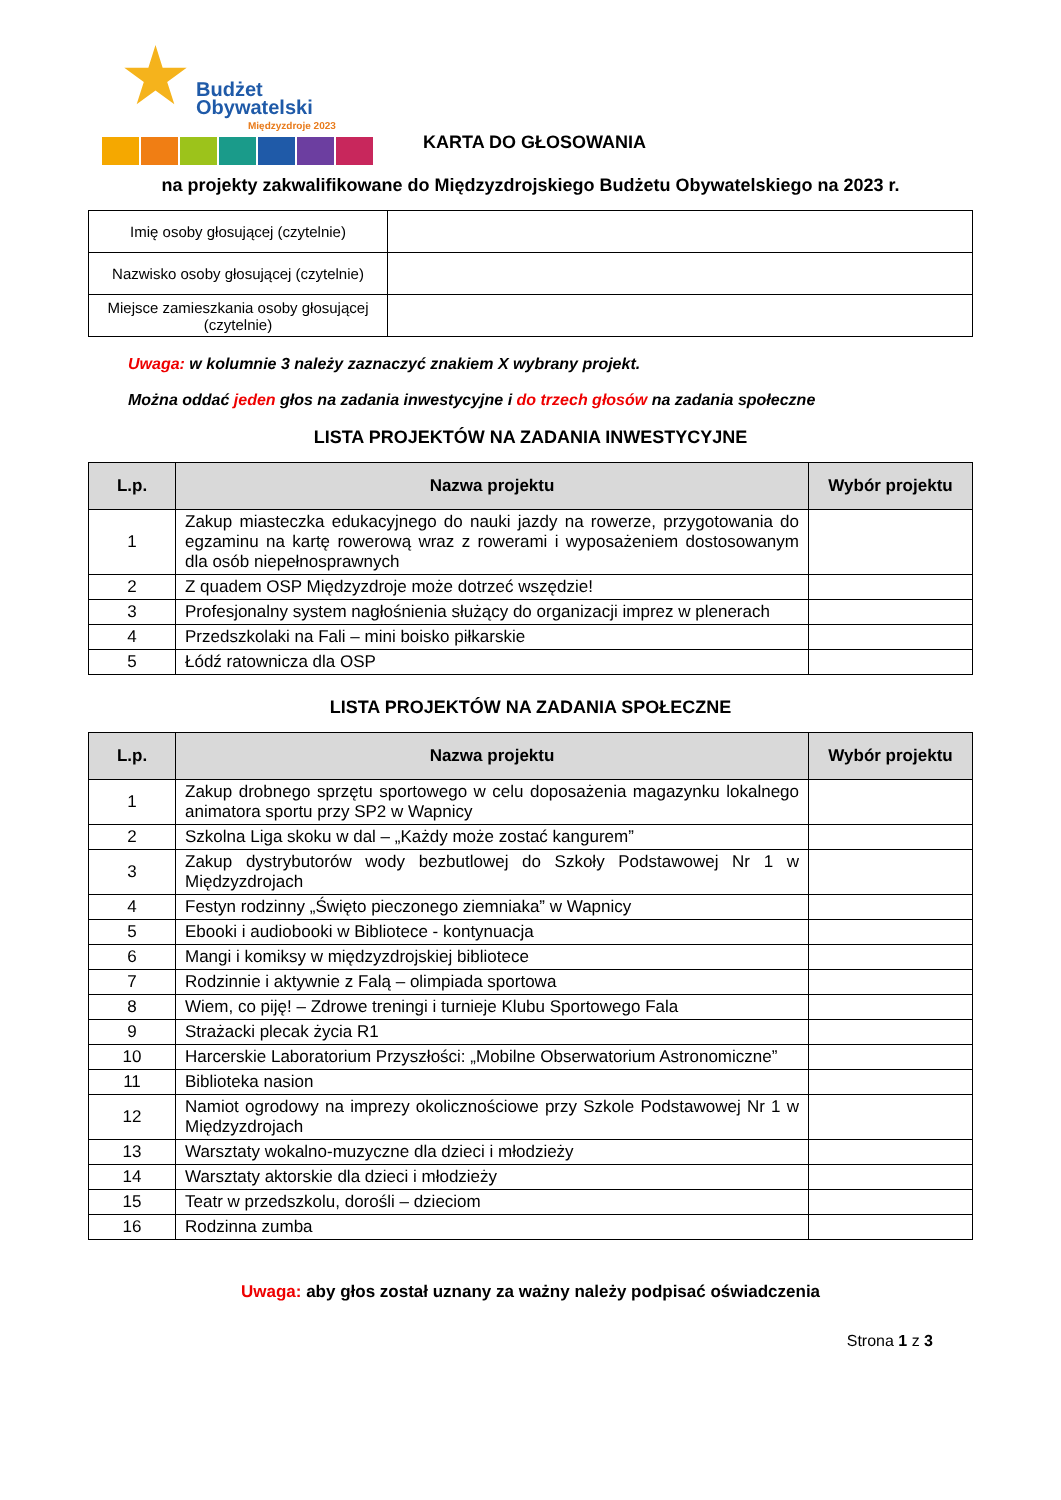Budżet
Obywatelski
Międzyzdroje 2023
KARTA DO GŁOSOWANIA
na projekty zakwalifikowane do Międzyzdrojskiego Budżetu Obywatelskiego na 2023 r.
| Imię osoby głosującej (czytelnie) | |
| Nazwisko osoby głosującej (czytelnie) | |
| Miejsce zamieszkania osoby głosującej (czytelnie) | |
Uwaga: w kolumnie 3 należy zaznaczyć znakiem X wybrany projekt.
Można oddać jeden głos na zadania inwestycyjne i do trzech głosów na zadania społeczne
LISTA PROJEKTÓW NA ZADANIA INWESTYCYJNE
| L.p. | Nazwa projektu | Wybór projektu |
| --- | --- | --- |
| 1 | Zakup miasteczka edukacyjnego do nauki jazdy na rowerze, przygotowania do egzaminu na kartę rowerową wraz z rowerami i wyposażeniem dostosowanym dla osób niepełnosprawnych | |
| 2 | Z quadem OSP Międzyzdroje może dotrzeć wszędzie! | |
| 3 | Profesjonalny system nagłośnienia służący do organizacji imprez w plenerach | |
| 4 | Przedszkolaki na Fali – mini boisko piłkarskie | |
| 5 | Łódź ratownicza dla OSP | |
LISTA PROJEKTÓW NA ZADANIA SPOŁECZNE
| L.p. | Nazwa projektu | Wybór projektu |
| --- | --- | --- |
| 1 | Zakup drobnego sprzętu sportowego w celu doposażenia magazynku lokalnego animatora sportu przy SP2 w Wapnicy | |
| 2 | Szkolna Liga skoku w dal – „Każdy może zostać kangurem” | |
| 3 | Zakup dystrybutorów wody bezbutlowej do Szkoły Podstawowej Nr 1 w Międzyzdrojach | |
| 4 | Festyn rodzinny „Święto pieczonego ziemniaka” w Wapnicy | |
| 5 | Ebooki i audiobooki w Bibliotece - kontynuacja | |
| 6 | Mangi i komiksy w międzyzdrojskiej bibliotece | |
| 7 | Rodzinnie i aktywnie z Falą – olimpiada sportowa | |
| 8 | Wiem, co piję! – Zdrowe treningi i turnieje Klubu Sportowego Fala | |
| 9 | Strażacki plecak życia R1 | |
| 10 | Harcerskie Laboratorium Przyszłości: „Mobilne Obserwatorium Astronomiczne” | |
| 11 | Biblioteka nasion | |
| 12 | Namiot ogrodowy na imprezy okolicznościowe przy Szkole Podstawowej Nr 1 w Międzyzdrojach | |
| 13 | Warsztaty wokalno-muzyczne dla dzieci i młodzieży | |
| 14 | Warsztaty aktorskie dla dzieci i młodzieży | |
| 15 | Teatr w przedszkolu, dorośli – dzieciom | |
| 16 | Rodzinna zumba | |
Uwaga: aby głos został uznany za ważny należy podpisać oświadczenia
Strona 1 z 3